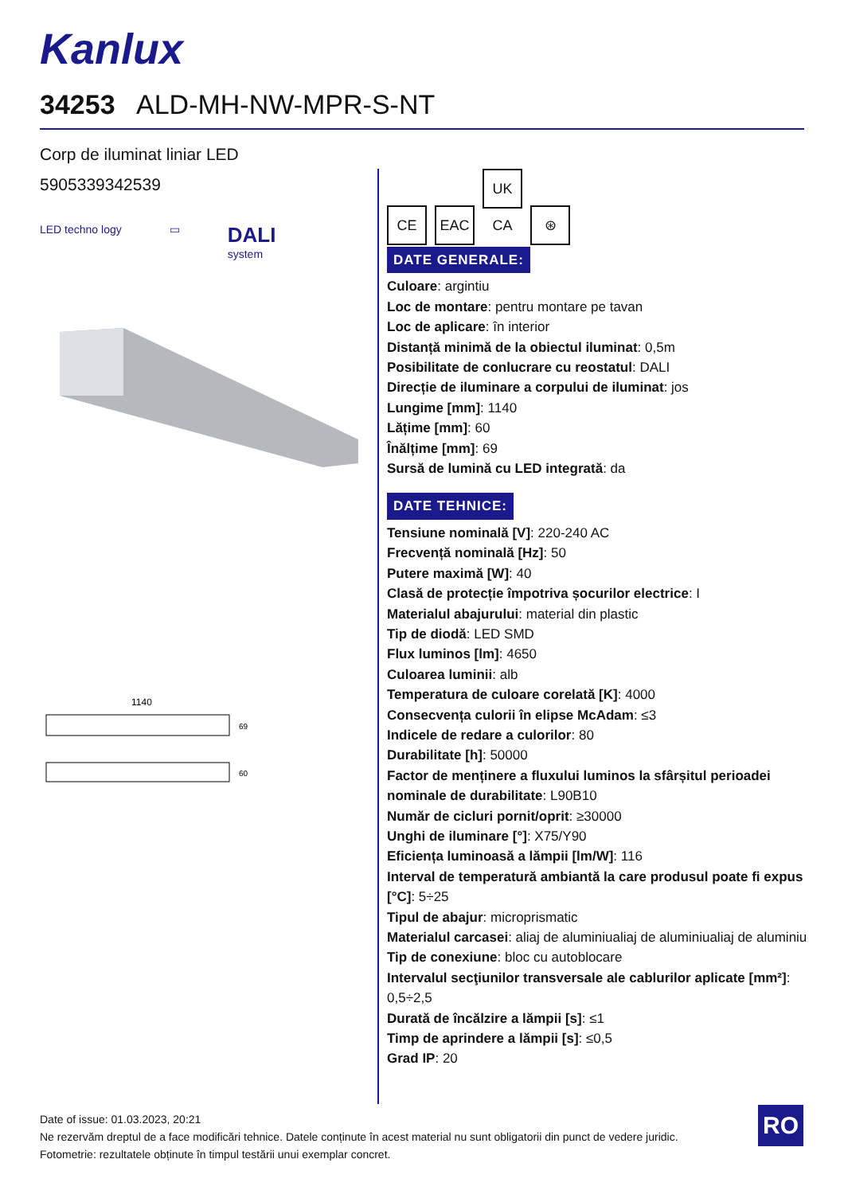Kanlux
34253 ALD-MH-NW-MPR-S-NT
Corp de iluminat liniar LED
5905339342539
LED techno logy ▭ DALI
system
1140
69
60
CE EAC UK CA ⊛
DATE GENERALE:
Culoare: argintiu
Loc de montare: pentru montare pe tavan
Loc de aplicare: în interior
Distanță minimă de la obiectul iluminat: 0,5m
Posibilitate de conlucrare cu reostatul: DALI
Direcție de iluminare a corpului de iluminat: jos
Lungime [mm]: 1140
Lățime [mm]: 60
Înălțime [mm]: 69
Sursă de lumină cu LED integrată: da
DATE TEHNICE:
Tensiune nominală [V]: 220-240 AC
Frecvență nominală [Hz]: 50
Putere maximă [W]: 40
Clasă de protecție împotriva șocurilor electrice: I
Materialul abajurului: material din plastic
Tip de diodă: LED SMD
Flux luminos [lm]: 4650
Culoarea luminii: alb
Temperatura de culoare corelată [K]: 4000
Consecvența culorii în elipse McAdam: ≤3
Indicele de redare a culorilor: 80
Durabilitate [h]: 50000
Factor de menținere a fluxului luminos la sfârșitul perioadei nominale de durabilitate: L90B10
Număr de cicluri pornit/oprit: ≥30000
Unghi de iluminare [°]: X75/Y90
Eficiența luminoasă a lămpii [lm/W]: 116
Interval de temperatură ambiantă la care produsul poate fi expus [°C]: 5÷25
Tipul de abajur: microprismatic
Materialul carcasei: aliaj de aluminiualiaj de aluminiualiaj de aluminiu
Tip de conexiune: bloc cu autoblocare
Intervalul secţiunilor transversale ale cablurilor aplicate [mm²]: 0,5÷2,5
Durată de încălzire a lămpii [s]: ≤1
Timp de aprindere a lămpii [s]: ≤0,5
Grad IP: 20
Date of issue: 01.03.2023, 20:21
Ne rezervăm dreptul de a face modificări tehnice. Datele conținute în acest material nu sunt obligatorii din punct de vedere juridic.
Fotometrie: rezultatele obținute în timpul testării unui exemplar concret.
RO